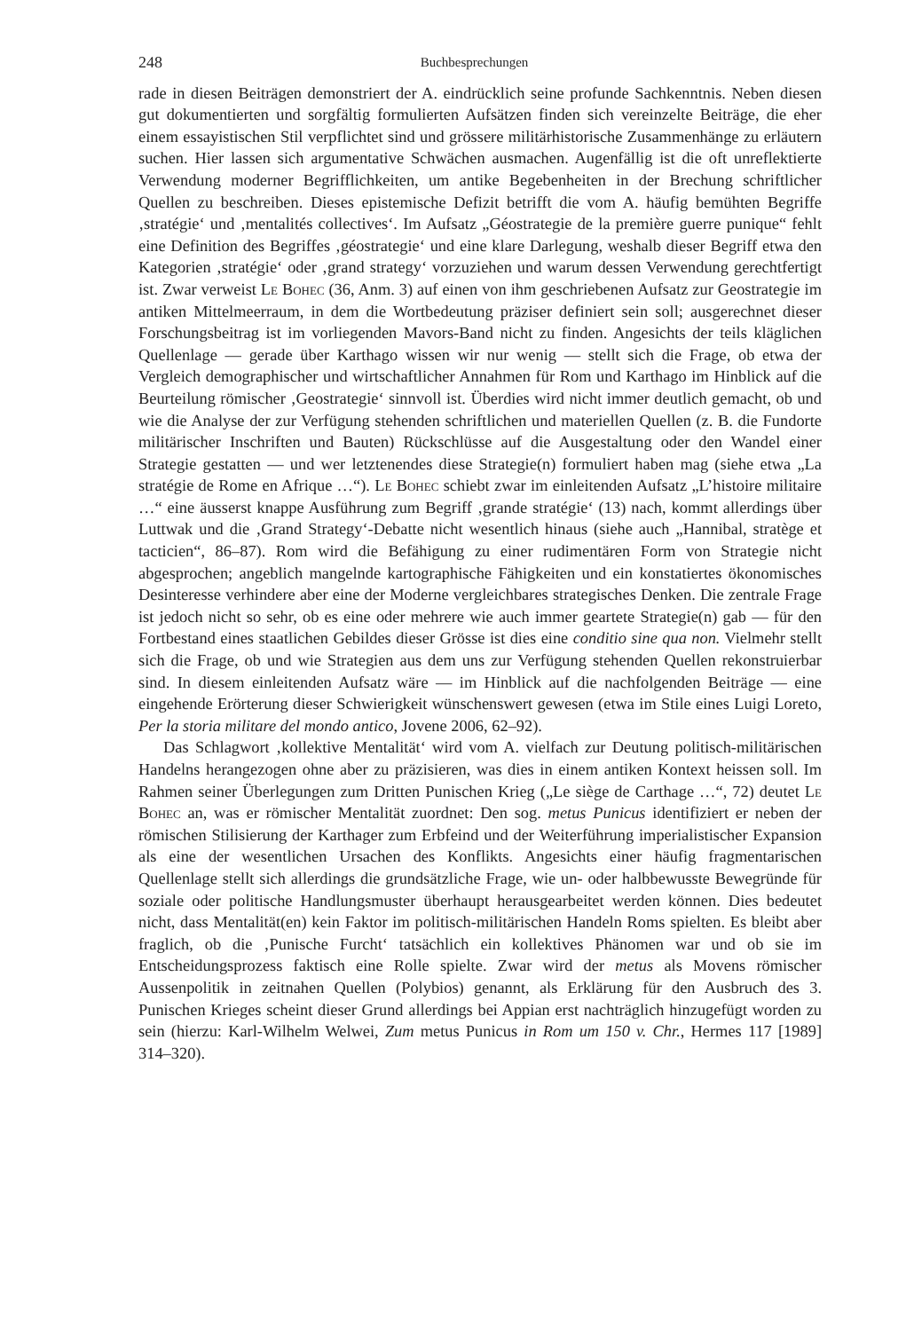248 Buchbesprechungen
rade in diesen Beiträgen demonstriert der A. eindrücklich seine profunde Sachkenntnis. Neben diesen gut dokumentierten und sorgfältig formulierten Aufsätzen finden sich vereinzelte Beiträge, die eher einem essayistischen Stil verpflichtet sind und grössere militärhistorische Zusammenhänge zu erläutern suchen. Hier lassen sich argumentative Schwächen ausmachen. Augenfällig ist die oft unreflektierte Verwendung moderner Begrifflichkeiten, um antike Begebenheiten in der Brechung schriftlicher Quellen zu beschreiben. Dieses epistemische Defizit betrifft die vom A. häufig bemühten Begriffe ‚stratégie‘ und ‚mentalités collectives‘. Im Aufsatz „Géostrategie de la première guerre punique“ fehlt eine Definition des Begriffes ‚géostrategie‘ und eine klare Darlegung, weshalb dieser Begriff etwa den Kategorien ‚stratégie‘ oder ‚grand strategy‘ vorzuziehen und warum dessen Verwendung gerechtfertigt ist. Zwar verweist Le Bohec (36, Anm. 3) auf einen von ihm geschriebenen Aufsatz zur Geostrategie im antiken Mittelmeerraum, in dem die Wortbedeutung präziser definiert sein soll; ausgerechnet dieser Forschungsbeitrag ist im vorliegenden Mavors-Band nicht zu finden. Angesichts der teils kläglichen Quellenlage — gerade über Karthago wissen wir nur wenig — stellt sich die Frage, ob etwa der Vergleich demographischer und wirtschaftlicher Annahmen für Rom und Karthago im Hinblick auf die Beurteilung römischer ‚Geostrategie‘ sinnvoll ist. Überdies wird nicht immer deutlich gemacht, ob und wie die Analyse der zur Verfügung stehenden schriftlichen und materiellen Quellen (z. B. die Fundorte militärischer Inschriften und Bauten) Rückschlüsse auf die Ausgestaltung oder den Wandel einer Strategie gestatten — und wer letztenendes diese Strategie(n) formuliert haben mag (siehe etwa „La stratégie de Rome en Afrique …“). Le Bohec schiebt zwar im einleitenden Aufsatz „L’histoire militaire …“ eine äusserst knappe Ausführung zum Begriff ‚grande stratégie‘ (13) nach, kommt allerdings über Luttwak und die ‚Grand Strategy‘-Debatte nicht wesentlich hinaus (siehe auch „Hannibal, stratège et tacticien“, 86–87). Rom wird die Befähigung zu einer rudimentären Form von Strategie nicht abgesprochen; angeblich mangelnde kartographische Fähigkeiten und ein konstatiertes ökonomisches Desinteresse verhindere aber eine der Moderne vergleichbares strategisches Denken. Die zentrale Frage ist jedoch nicht so sehr, ob es eine oder mehrere wie auch immer geartete Strategie(n) gab — für den Fortbestand eines staatlichen Gebildes dieser Grösse ist dies eine conditio sine qua non. Vielmehr stellt sich die Frage, ob und wie Strategien aus dem uns zur Verfügung stehenden Quellen rekonstruierbar sind. In diesem einleitenden Aufsatz wäre — im Hinblick auf die nachfolgenden Beiträge — eine eingehende Erörterung dieser Schwierigkeit wünschenswert gewesen (etwa im Stile eines Luigi Loreto, Per la storia militare del mondo antico, Jovene 2006, 62–92).
Das Schlagwort ‚kollektive Mentalität‘ wird vom A. vielfach zur Deutung politisch-militärischen Handelns herangezogen ohne aber zu präzisieren, was dies in einem antiken Kontext heissen soll. Im Rahmen seiner Überlegungen zum Dritten Punischen Krieg („Le siège de Carthage …“, 72) deutet Le Bohec an, was er römischer Mentalität zuordnet: Den sog. metus Punicus identifiziert er neben der römischen Stilisierung der Karthager zum Erbfeind und der Weiterführung imperialistischer Expansion als eine der wesentlichen Ursachen des Konflikts. Angesichts einer häufig fragmentarischen Quellenlage stellt sich allerdings die grundsätzliche Frage, wie un- oder halbbewusste Bewegründe für soziale oder politische Handlungsmuster überhaupt herausgearbeitet werden können. Dies bedeutet nicht, dass Mentalität(en) kein Faktor im politisch-militärischen Handeln Roms spielten. Es bleibt aber fraglich, ob die ‚Punische Furcht‘ tatsächlich ein kollektives Phänomen war und ob sie im Entscheidungsprozess faktisch eine Rolle spielte. Zwar wird der metus als Movens römischer Aussenpolitik in zeitnahen Quellen (Polybios) genannt, als Erklärung für den Ausbruch des 3. Punischen Krieges scheint dieser Grund allerdings bei Appian erst nachträglich hinzugefügt worden zu sein (hierzu: Karl-Wilhelm Welwei, Zum metus Punicus in Rom um 150 v. Chr., Hermes 117 [1989] 314–320).